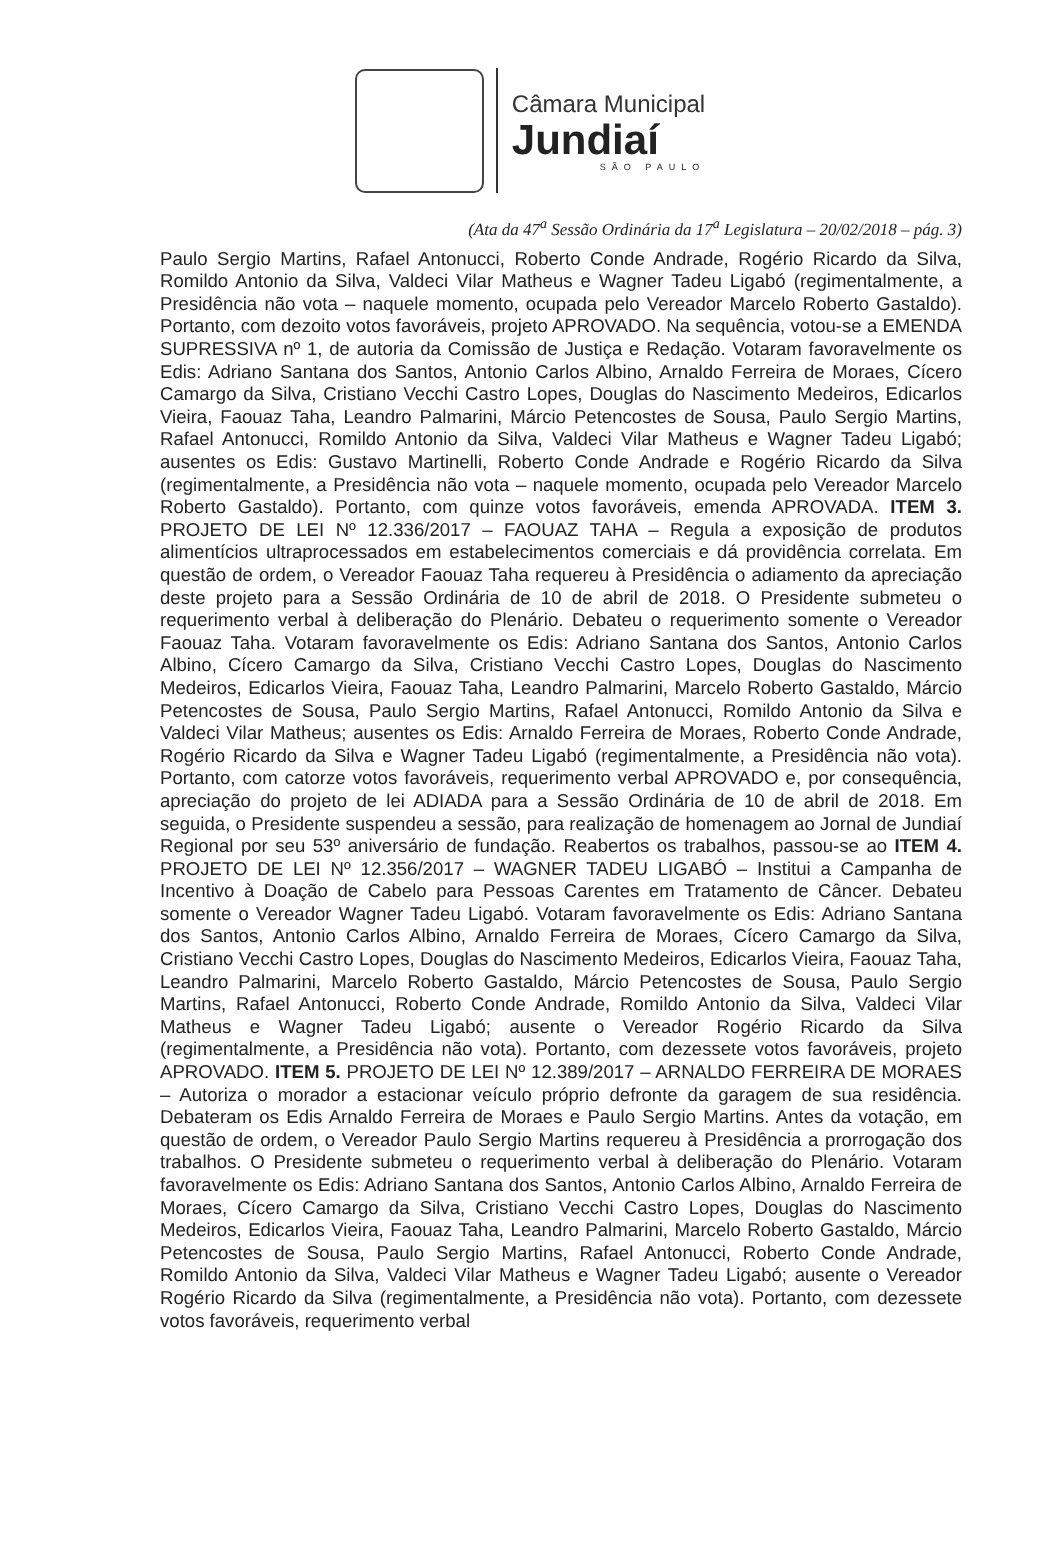Câmara Municipal
Jundiaí
SÃO PAULO
(Ata da 47<sup>a</sup> Sessão Ordinária da 17<sup>a</sup> Legislatura – 20/02/2018 – pág. 3)
Paulo Sergio Martins, Rafael Antonucci, Roberto Conde Andrade, Rogério Ricardo da Silva, Romildo Antonio da Silva, Valdeci Vilar Matheus e Wagner Tadeu Ligabó (regimentalmente, a Presidência não vota – naquele momento, ocupada pelo Vereador Marcelo Roberto Gastaldo). Portanto, com dezoito votos favoráveis, projeto APROVADO. Na sequência, votou-se a EMENDA SUPRESSIVA nº 1, de autoria da Comissão de Justiça e Redação. Votaram favoravelmente os Edis: Adriano Santana dos Santos, Antonio Carlos Albino, Arnaldo Ferreira de Moraes, Cícero Camargo da Silva, Cristiano Vecchi Castro Lopes, Douglas do Nascimento Medeiros, Edicarlos Vieira, Faouaz Taha, Leandro Palmarini, Márcio Petencostes de Sousa, Paulo Sergio Martins, Rafael Antonucci, Romildo Antonio da Silva, Valdeci Vilar Matheus e Wagner Tadeu Ligabó; ausentes os Edis: Gustavo Martinelli, Roberto Conde Andrade e Rogério Ricardo da Silva (regimentalmente, a Presidência não vota – naquele momento, ocupada pelo Vereador Marcelo Roberto Gastaldo). Portanto, com quinze votos favoráveis, emenda APROVADA. ITEM 3. PROJETO DE LEI Nº 12.336/2017 – FAOUAZ TAHA – Regula a exposição de produtos alimentícios ultraprocessados em estabelecimentos comerciais e dá providência correlata. Em questão de ordem, o Vereador Faouaz Taha requereu à Presidência o adiamento da apreciação deste projeto para a Sessão Ordinária de 10 de abril de 2018. O Presidente submeteu o requerimento verbal à deliberação do Plenário. Debateu o requerimento somente o Vereador Faouaz Taha. Votaram favoravelmente os Edis: Adriano Santana dos Santos, Antonio Carlos Albino, Cícero Camargo da Silva, Cristiano Vecchi Castro Lopes, Douglas do Nascimento Medeiros, Edicarlos Vieira, Faouaz Taha, Leandro Palmarini, Marcelo Roberto Gastaldo, Márcio Petencostes de Sousa, Paulo Sergio Martins, Rafael Antonucci, Romildo Antonio da Silva e Valdeci Vilar Matheus; ausentes os Edis: Arnaldo Ferreira de Moraes, Roberto Conde Andrade, Rogério Ricardo da Silva e Wagner Tadeu Ligabó (regimentalmente, a Presidência não vota). Portanto, com catorze votos favoráveis, requerimento verbal APROVADO e, por consequência, apreciação do projeto de lei ADIADA para a Sessão Ordinária de 10 de abril de 2018. Em seguida, o Presidente suspendeu a sessão, para realização de homenagem ao Jornal de Jundiaí Regional por seu 53º aniversário de fundação. Reabertos os trabalhos, passou-se ao ITEM 4. PROJETO DE LEI Nº 12.356/2017 – WAGNER TADEU LIGABÓ – Institui a Campanha de Incentivo à Doação de Cabelo para Pessoas Carentes em Tratamento de Câncer. Debateu somente o Vereador Wagner Tadeu Ligabó. Votaram favoravelmente os Edis: Adriano Santana dos Santos, Antonio Carlos Albino, Arnaldo Ferreira de Moraes, Cícero Camargo da Silva, Cristiano Vecchi Castro Lopes, Douglas do Nascimento Medeiros, Edicarlos Vieira, Faouaz Taha, Leandro Palmarini, Marcelo Roberto Gastaldo, Márcio Petencostes de Sousa, Paulo Sergio Martins, Rafael Antonucci, Roberto Conde Andrade, Romildo Antonio da Silva, Valdeci Vilar Matheus e Wagner Tadeu Ligabó; ausente o Vereador Rogério Ricardo da Silva (regimentalmente, a Presidência não vota). Portanto, com dezessete votos favoráveis, projeto APROVADO. ITEM 5. PROJETO DE LEI Nº 12.389/2017 – ARNALDO FERREIRA DE MORAES – Autoriza o morador a estacionar veículo próprio defronte da garagem de sua residência. Debateram os Edis Arnaldo Ferreira de Moraes e Paulo Sergio Martins. Antes da votação, em questão de ordem, o Vereador Paulo Sergio Martins requereu à Presidência a prorrogação dos trabalhos. O Presidente submeteu o requerimento verbal à deliberação do Plenário. Votaram favoravelmente os Edis: Adriano Santana dos Santos, Antonio Carlos Albino, Arnaldo Ferreira de Moraes, Cícero Camargo da Silva, Cristiano Vecchi Castro Lopes, Douglas do Nascimento Medeiros, Edicarlos Vieira, Faouaz Taha, Leandro Palmarini, Marcelo Roberto Gastaldo, Márcio Petencostes de Sousa, Paulo Sergio Martins, Rafael Antonucci, Roberto Conde Andrade, Romildo Antonio da Silva, Valdeci Vilar Matheus e Wagner Tadeu Ligabó; ausente o Vereador Rogério Ricardo da Silva (regimentalmente, a Presidência não vota). Portanto, com dezessete votos favoráveis, requerimento verbal